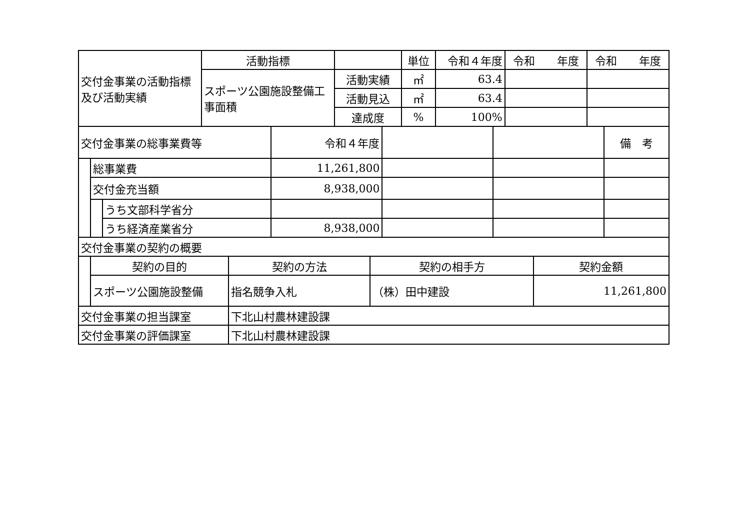| 交付金事業の活動指標及び活動実績 | 活動指標 | | 単位 | 令和４年度 | 令和 年度 | 令和 年度 |
| | スポーツ公園施設整備工事面積 | 活動実績 | ㎡ | 63.4 | | |
| | | 活動見込 | ㎡ | 63.4 | | |
| | | 達成度 | % | 100% | | |
| 交付金事業の総事業費等 | | | 令和４年度 | | | 備 考 |
| | 総事業費 | | 11,261,800 | | | |
| | 交付金充当額 | | 8,938,000 | | | |
| | | うち文部科学省分 | | | | |
| | | うち経済産業省分 | 8,938,000 | | | |
| 交付金事業の契約の概要 | | | | |
| | 契約の目的 | 契約の方法 | 契約の相手方 | 契約金額 |
| | スポーツ公園施設整備 | 指名競争入札 | （株）田中建設 | 11,261,800 |
| 交付金事業の担当課室 | 下北山村農林建設課 |
| 交付金事業の評価課室 | 下北山村農林建設課 |